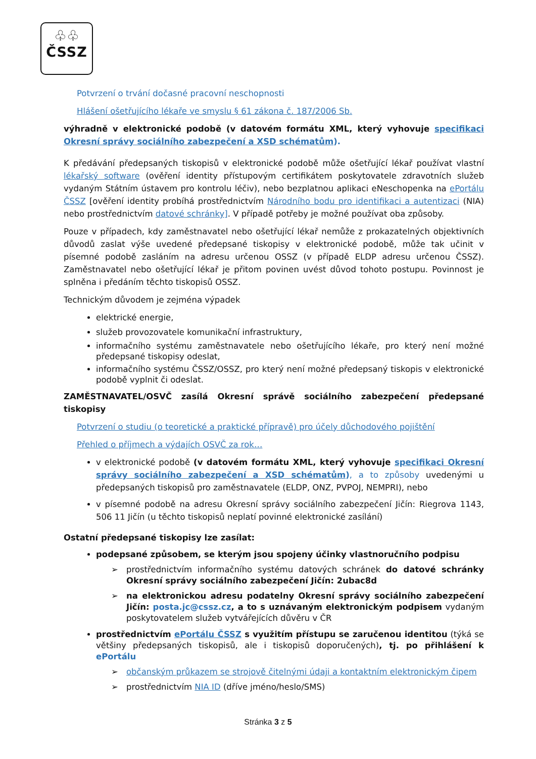♧♧
ČSSZ
Potvrzení o trvání dočasné pracovní neschopnosti
Hlášení ošetřujícího lékaře ve smyslu § 61 zákona č. 187/2006 Sb.
výhradně v elektronické podobě (v datovém formátu XML, který vyhovuje specifikaci Okresní správy sociálního zabezpečení a XSD schématům).
K předávání předepsaných tiskopisů v elektronické podobě může ošetřující lékař používat vlastní lékařský software (ověření identity přístupovým certifikátem poskytovatele zdravotních služeb vydaným Státním ústavem pro kontrolu léčiv), nebo bezplatnou aplikaci eNeschopenka na ePortálu ČSSZ [ověření identity probíhá prostřednictvím Národního bodu pro identifikaci a autentizaci (NIA) nebo prostřednictvím datové schránky]. V případě potřeby je možné používat oba způsoby.
Pouze v případech, kdy zaměstnavatel nebo ošetřující lékař nemůže z prokazatelných objektivních důvodů zaslat výše uvedené předepsané tiskopisy v elektronické podobě, může tak učinit v písemné podobě zasláním na adresu určenou OSSZ (v případě ELDP adresu určenou ČSSZ). Zaměstnavatel nebo ošetřující lékař je přitom povinen uvést důvod tohoto postupu. Povinnost je splněna i předáním těchto tiskopisů OSSZ.
Technickým důvodem je zejména výpadek
elektrické energie,
služeb provozovatele komunikační infrastruktury,
informačního systému zaměstnavatele nebo ošetřujícího lékaře, pro který není možné předepsané tiskopisy odeslat,
informačního systému ČSSZ/OSSZ, pro který není možné předepsaný tiskopis v elektronické podobě vyplnit či odeslat.
ZAMĚSTNAVATEL/OSVČ zasílá Okresní správě sociálního zabezpečení předepsané tiskopisy
Potvrzení o studiu (o teoretické a praktické přípravě) pro účely důchodového pojištění
Přehled o příjmech a výdajích OSVČ za rok…
v elektronické podobě (v datovém formátu XML, který vyhovuje specifikaci Okresní správy sociálního zabezpečení a XSD schématům), a to způsoby uvedenými u předepsaných tiskopisů pro zaměstnavatele (ELDP, ONZ, PVPOJ, NEMPRI), nebo
v písemné podobě na adresu Okresní správy sociálního zabezpečení Jičín: Riegrova 1143, 506 11 Jičín (u těchto tiskopisů neplatí povinné elektronické zasílání)
Ostatní předepsané tiskopisy lze zasílat:
podepsané způsobem, se kterým jsou spojeny účinky vlastnoručního podpisu
➢ prostřednictvím informačního systému datových schránek do datové schránky Okresní správy sociálního zabezpečení Jičín: 2ubac8d
➢ na elektronickou adresu podatelny Okresní správy sociálního zabezpečení Jičín: posta.jc@cssz.cz, a to s uznávaným elektronickým podpisem vydaným poskytovatelem služeb vytvářejících důvěru v ČR
prostřednictvím ePortálu ČSSZ s využitím přístupu se zaručenou identitou (týká se většiny předepsaných tiskopisů, ale i tiskopisů doporučených), tj. po přihlášení k ePortálu
➢ občanským průkazem se strojově čitelnými údaji a kontaktním elektronickým čipem
➢ prostřednictvím NIA ID (dříve jméno/heslo/SMS)
Stránka 3 z 5